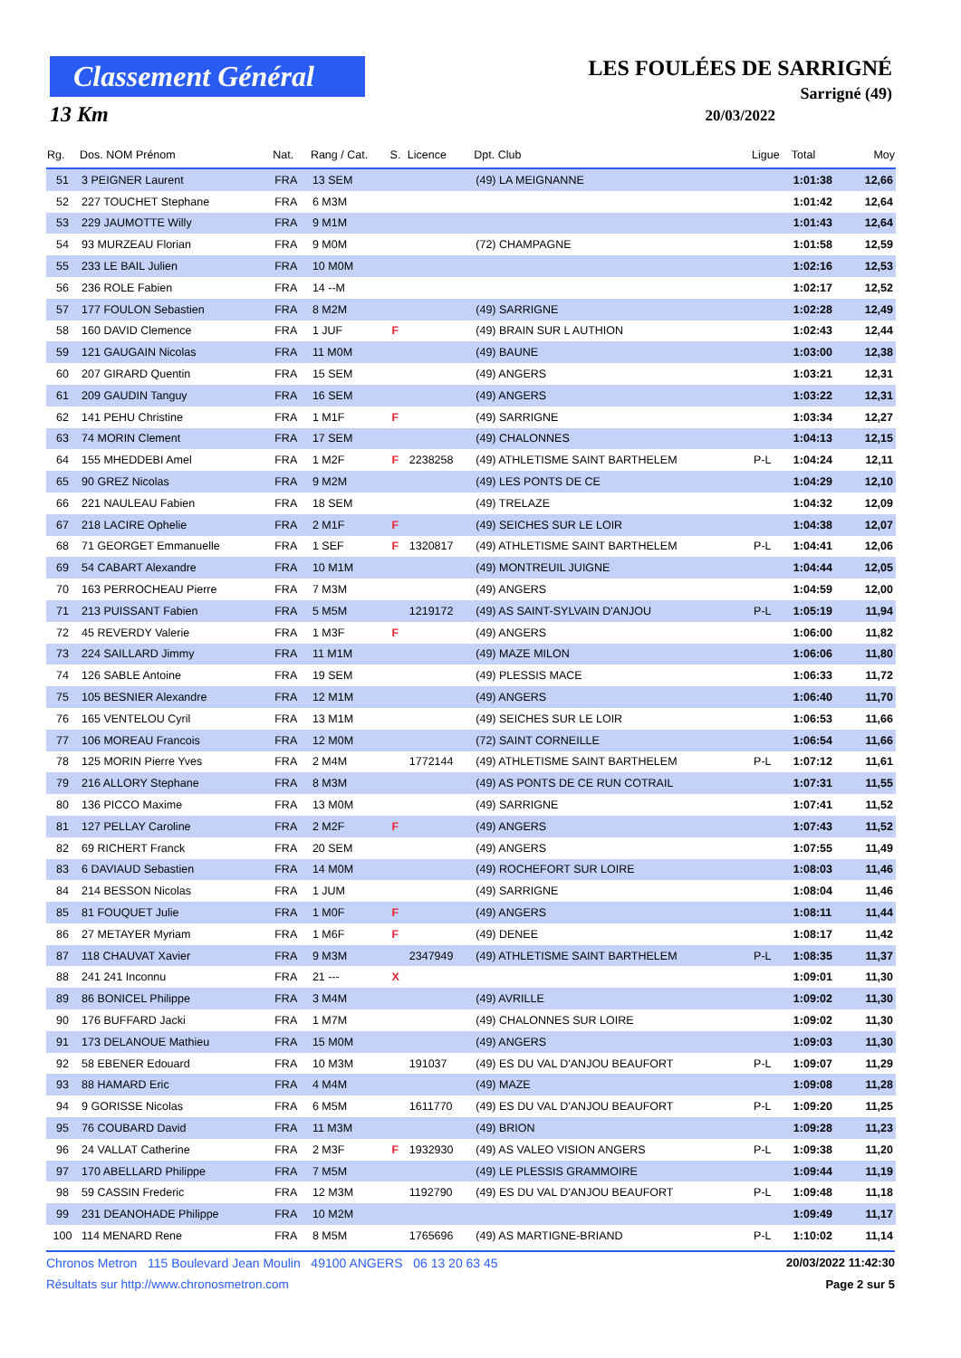Classement Général
13 Km
LES FOULÉES DE SARRIGNÉ
Sarrigné (49)
20/03/2022
| Rg. | Dos. NOM Prénom | Nat. | Rang / Cat. | S. | Licence | Dpt. Club | Ligue | Total | Moy |
| --- | --- | --- | --- | --- | --- | --- | --- | --- | --- |
| 51 | 3 PEIGNER Laurent | FRA | 13 SEM | | | (49) LA MEIGNANNE | | 1:01:38 | 12,66 |
| 52 | 227 TOUCHET Stephane | FRA | 6 M3M | | | | | 1:01:42 | 12,64 |
| 53 | 229 JAUMOTTE Willy | FRA | 9 M1M | | | | | 1:01:43 | 12,64 |
| 54 | 93 MURZEAU Florian | FRA | 9 M0M | | | (72) CHAMPAGNE | | 1:01:58 | 12,59 |
| 55 | 233 LE BAIL Julien | FRA | 10 M0M | | | | | 1:02:16 | 12,53 |
| 56 | 236 ROLE Fabien | FRA | 14 --M | | | | | 1:02:17 | 12,52 |
| 57 | 177 FOULON Sebastien | FRA | 8 M2M | | | (49) SARRIGNE | | 1:02:28 | 12,49 |
| 58 | 160 DAVID Clemence | FRA | 1 JUF | F | | (49) BRAIN SUR L AUTHION | | 1:02:43 | 12,44 |
| 59 | 121 GAUGAIN Nicolas | FRA | 11 M0M | | | (49) BAUNE | | 1:03:00 | 12,38 |
| 60 | 207 GIRARD Quentin | FRA | 15 SEM | | | (49) ANGERS | | 1:03:21 | 12,31 |
| 61 | 209 GAUDIN Tanguy | FRA | 16 SEM | | | (49) ANGERS | | 1:03:22 | 12,31 |
| 62 | 141 PEHU Christine | FRA | 1 M1F | F | | (49) SARRIGNE | | 1:03:34 | 12,27 |
| 63 | 74 MORIN Clement | FRA | 17 SEM | | | (49) CHALONNES | | 1:04:13 | 12,15 |
| 64 | 155 MHEDDEBI Amel | FRA | 1 M2F | F | 2238258 | (49) ATHLETISME SAINT BARTHELEM | P-L | 1:04:24 | 12,11 |
| 65 | 90 GREZ Nicolas | FRA | 9 M2M | | | (49) LES PONTS DE CE | | 1:04:29 | 12,10 |
| 66 | 221 NAULEAU Fabien | FRA | 18 SEM | | | (49) TRELAZE | | 1:04:32 | 12,09 |
| 67 | 218 LACIRE Ophelie | FRA | 2 M1F | F | | (49) SEICHES SUR LE LOIR | | 1:04:38 | 12,07 |
| 68 | 71 GEORGET Emmanuelle | FRA | 1 SEF | F | 1320817 | (49) ATHLETISME SAINT BARTHELEM | P-L | 1:04:41 | 12,06 |
| 69 | 54 CABART Alexandre | FRA | 10 M1M | | | (49) MONTREUIL JUIGNE | | 1:04:44 | 12,05 |
| 70 | 163 PERROCHEAU Pierre | FRA | 7 M3M | | | (49) ANGERS | | 1:04:59 | 12,00 |
| 71 | 213 PUISSANT Fabien | FRA | 5 M5M | | 1219172 | (49) AS SAINT-SYLVAIN D'ANJOU | P-L | 1:05:19 | 11,94 |
| 72 | 45 REVERDY Valerie | FRA | 1 M3F | F | | (49) ANGERS | | 1:06:00 | 11,82 |
| 73 | 224 SAILLARD Jimmy | FRA | 11 M1M | | | (49) MAZE MILON | | 1:06:06 | 11,80 |
| 74 | 126 SABLE Antoine | FRA | 19 SEM | | | (49) PLESSIS MACE | | 1:06:33 | 11,72 |
| 75 | 105 BESNIER Alexandre | FRA | 12 M1M | | | (49) ANGERS | | 1:06:40 | 11,70 |
| 76 | 165 VENTELOU Cyril | FRA | 13 M1M | | | (49) SEICHES SUR LE LOIR | | 1:06:53 | 11,66 |
| 77 | 106 MOREAU Francois | FRA | 12 M0M | | | (72) SAINT CORNEILLE | | 1:06:54 | 11,66 |
| 78 | 125 MORIN Pierre Yves | FRA | 2 M4M | | 1772144 | (49) ATHLETISME SAINT BARTHELEM | P-L | 1:07:12 | 11,61 |
| 79 | 216 ALLORY Stephane | FRA | 8 M3M | | | (49) AS PONTS DE CE RUN COTRAIL | | 1:07:31 | 11,55 |
| 80 | 136 PICCO Maxime | FRA | 13 M0M | | | (49) SARRIGNE | | 1:07:41 | 11,52 |
| 81 | 127 PELLAY Caroline | FRA | 2 M2F | F | | (49) ANGERS | | 1:07:43 | 11,52 |
| 82 | 69 RICHERT Franck | FRA | 20 SEM | | | (49) ANGERS | | 1:07:55 | 11,49 |
| 83 | 6 DAVIAUD Sebastien | FRA | 14 M0M | | | (49) ROCHEFORT SUR LOIRE | | 1:08:03 | 11,46 |
| 84 | 214 BESSON Nicolas | FRA | 1 JUM | | | (49) SARRIGNE | | 1:08:04 | 11,46 |
| 85 | 81 FOUQUET Julie | FRA | 1 M0F | F | | (49) ANGERS | | 1:08:11 | 11,44 |
| 86 | 27 METAYER Myriam | FRA | 1 M6F | F | | (49) DENEE | | 1:08:17 | 11,42 |
| 87 | 118 CHAUVAT Xavier | FRA | 9 M3M | | 2347949 | (49) ATHLETISME SAINT BARTHELEM | P-L | 1:08:35 | 11,37 |
| 88 | 241 241 Inconnu | FRA | 21 --- | X | | | | 1:09:01 | 11,30 |
| 89 | 86 BONICEL Philippe | FRA | 3 M4M | | | (49) AVRILLE | | 1:09:02 | 11,30 |
| 90 | 176 BUFFARD Jacki | FRA | 1 M7M | | | (49) CHALONNES SUR LOIRE | | 1:09:02 | 11,30 |
| 91 | 173 DELANOUE Mathieu | FRA | 15 M0M | | | (49) ANGERS | | 1:09:03 | 11,30 |
| 92 | 58 EBENER Edouard | FRA | 10 M3M | | 191037 | (49) ES DU VAL D'ANJOU BEAUFORT | P-L | 1:09:07 | 11,29 |
| 93 | 88 HAMARD Eric | FRA | 4 M4M | | | (49) MAZE | | 1:09:08 | 11,28 |
| 94 | 9 GORISSE Nicolas | FRA | 6 M5M | | 1611770 | (49) ES DU VAL D'ANJOU BEAUFORT | P-L | 1:09:20 | 11,25 |
| 95 | 76 COUBARD David | FRA | 11 M3M | | | (49) BRION | | 1:09:28 | 11,23 |
| 96 | 24 VALLAT Catherine | FRA | 2 M3F | F | 1932930 | (49) AS VALEO VISION ANGERS | P-L | 1:09:38 | 11,20 |
| 97 | 170 ABELLARD Philippe | FRA | 7 M5M | | | (49) LE PLESSIS GRAMMOIRE | | 1:09:44 | 11,19 |
| 98 | 59 CASSIN Frederic | FRA | 12 M3M | | 1192790 | (49) ES DU VAL D'ANJOU BEAUFORT | P-L | 1:09:48 | 11,18 |
| 99 | 231 DEANOHADE Philippe | FRA | 10 M2M | | | | | 1:09:49 | 11,17 |
| 100 | 114 MENARD Rene | FRA | 8 M5M | | 1765696 | (49) AS MARTIGNE-BRIAND | P-L | 1:10:02 | 11,14 |
Chronos Metron 115 Boulevard Jean Moulin 49100 ANGERS 06 13 20 63 45 20/03/2022 11:42:30
Résultats sur http://www.chronosmetron.com Page 2 sur 5